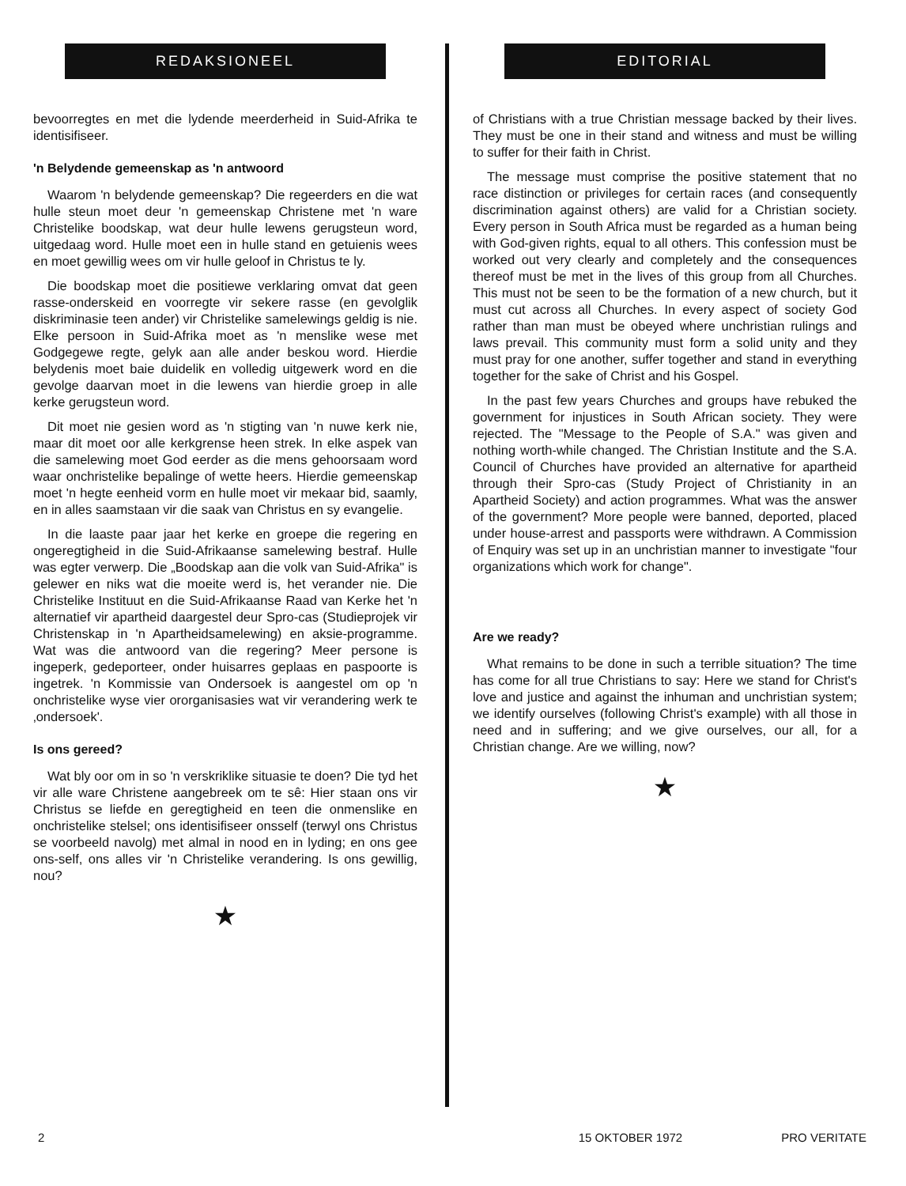REDAKSIONEEL
bevoorregtes en met die lydende meerderheid in Suid-Afrika te identisifiseer.
'n Belydende gemeenskap as 'n antwoord
Waarom 'n belydende gemeenskap? Die regeerders en die wat hulle steun moet deur 'n gemeenskap Christene met 'n ware Christelike boodskap, wat deur hulle lewens gerugsteun word, uitgedaag word. Hulle moet een in hulle stand en getuienis wees en moet gewillig wees om vir hulle geloof in Christus te ly.
Die boodskap moet die positiewe verklaring omvat dat geen rasse-onderskeid en voorregte vir sekere rasse (en gevolglik diskriminasie teen ander) vir Christelike samelewings geldig is nie. Elke persoon in Suid-Afrika moet as 'n menslike wese met Godgegewe regte, gelyk aan alle ander beskou word. Hierdie belydenis moet baie duidelik en volledig uitgewerk word en die gevolge daarvan moet in die lewens van hierdie groep in alle kerke gerugsteun word.
Dit moet nie gesien word as 'n stigting van 'n nuwe kerk nie, maar dit moet oor alle kerkgrense heen strek. In elke aspek van die samelewing moet God eerder as die mens gehoorsaam word waar onchristelike bepalinge of wette heers. Hierdie gemeenskap moet 'n hegte eenheid vorm en hulle moet vir mekaar bid, saamly, en in alles saamstaan vir die saak van Christus en sy evangelie.
In die laaste paar jaar het kerke en groepe die regering en ongeregtigheid in die Suid-Afrikaanse samelewing bestraf. Hulle was egter verwerp. Die „Boodskap aan die volk van Suid-Afrika" is gelewer en niks wat die moeite werd is, het verander nie. Die Christelike Instituut en die Suid-Afrikaanse Raad van Kerke het 'n alternatief vir apartheid daargestel deur Spro-cas (Studieprojek vir Christenskap in 'n Apartheidsamelewing) en aksie-programme. Wat was die antwoord van die regering? Meer persone is ingeperk, gedeporteer, onder huisarres geplaas en paspoorte is ingetrek. 'n Kommissie van Ondersoek is aangestel om op 'n onchristelike wyse vier ororganisasies wat vir verandering werk te ‚ondersoek'.
Is ons gereed?
Wat bly oor om in so 'n verskriklike situasie te doen? Die tyd het vir alle ware Christene aangebreek om te sê: Hier staan ons vir Christus se liefde en geregtigheid en teen die onmenslike en onchristelike stelsel; ons identisifiseer onsself (terwyl ons Christus se voorbeeld navolg) met almal in nood en in lyding; en ons gee ons-self, ons alles vir 'n Christelike verandering. Is ons gewillig, nou?
★
EDITORIAL
of Christians with a true Christian message backed by their lives. They must be one in their stand and witness and must be willing to suffer for their faith in Christ.
The message must comprise the positive statement that no race distinction or privileges for certain races (and consequently discrimination against others) are valid for a Christian society. Every person in South Africa must be regarded as a human being with God-given rights, equal to all others. This confession must be worked out very clearly and completely and the consequences thereof must be met in the lives of this group from all Churches. This must not be seen to be the formation of a new church, but it must cut across all Churches. In every aspect of society God rather than man must be obeyed where unchristian rulings and laws prevail. This community must form a solid unity and they must pray for one another, suffer together and stand in everything together for the sake of Christ and his Gospel.
In the past few years Churches and groups have rebuked the government for injustices in South African society. They were rejected. The "Message to the People of S.A." was given and nothing worth-while changed. The Christian Institute and the S.A. Council of Churches have provided an alternative for apartheid through their Spro-cas (Study Project of Christianity in an Apartheid Society) and action programmes. What was the answer of the government? More people were banned, deported, placed under house-arrest and passports were withdrawn. A Commission of Enquiry was set up in an unchristian manner to investigate "four organizations which work for change".
Are we ready?
What remains to be done in such a terrible situation? The time has come for all true Christians to say: Here we stand for Christ's love and justice and against the inhuman and unchristian system; we identify ourselves (following Christ's example) with all those in need and in suffering; and we give ourselves, our all, for a Christian change. Are we willing, now?
★
2 15 OKTOBER 1972 PRO VERITATE